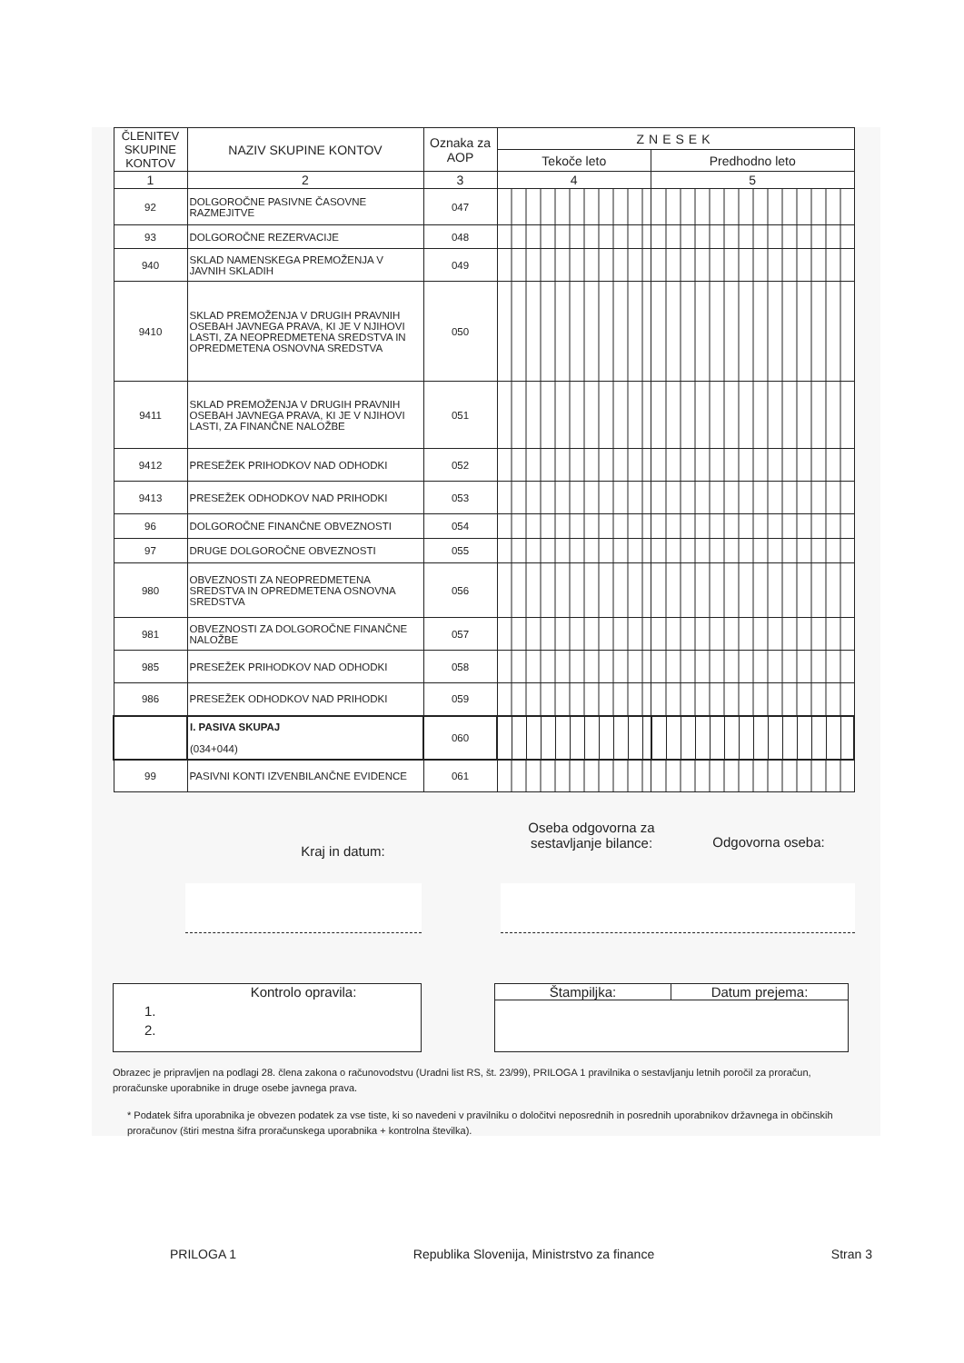| ČLENITEV SKUPINE KONTOV | NAZIV SKUPINE KONTOV | Oznaka za AOP | ZNESEK | |
| --- | --- | --- | --- | --- |
| | | | Tekoče leto | Predhodno leto |
| 1 | 2 | 3 | 4 | 5 |
| 92 | DOLGOROČNE PASIVNE ČASOVNE RAZMEJITVE | 047 | | |
| 93 | DOLGOROČNE REZERVACIJE | 048 | | |
| 940 | SKLAD NAMENSKEGA PREMOŽENJA V JAVNIH SKLADIH | 049 | | |
| 9410 | SKLAD PREMOŽENJA V DRUGIH PRAVNIH OSEBAH JAVNEGA PRAVA, KI JE V NJIHOVI LASTI, ZA NEOPREDMETENA SREDSTVA IN OPREDMETENA OSNOVNA SREDSTVA | 050 | | |
| 9411 | SKLAD PREMOŽENJA V DRUGIH PRAVNIH OSEBAH JAVNEGA PRAVA, KI JE V NJIHOVI LASTI, ZA FINANČNE NALOŽBE | 051 | | |
| 9412 | PRESEŽEK PRIHODKOV NAD ODHODKI | 052 | | |
| 9413 | PRESEŽEK ODHODKOV NAD PRIHODKI | 053 | | |
| 96 | DOLGOROČNE FINANČNE OBVEZNOSTI | 054 | | |
| 97 | DRUGE DOLGOROČNE OBVEZNOSTI | 055 | | |
| 980 | OBVEZNOSTI ZA NEOPREDMETENA SREDSTVA IN OPREDMETENA OSNOVNA SREDSTVA | 056 | | |
| 981 | OBVEZNOSTI ZA DOLGOROČNE FINANČNE NALOŽBE | 057 | | |
| 985 | PRESEŽEK PRIHODKOV NAD ODHODKI | 058 | | |
| 986 | PRESEŽEK ODHODKOV NAD PRIHODKI | 059 | | |
| | I. PASIVA SKUPAJ (034+044) | 060 | | |
| 99 | PASIVNI KONTI IZVENBILANČNE EVIDENCE | 061 | | |
Kraj in datum:
Oseba odgovorna za sestavljanje bilance:
Odgovorna oseba:
Kontrolo opravila:
1.
2.
Štampiljka: Datum prejema:
Obrazec je pripravljen na podlagi 28. člena zakona o računovodstvu (Uradni list RS, št. 23/99), PRILOGA 1 pravilnika o sestavljanju letnih poročil za proračun, proračunske uporabnike in druge osebe javnega prava.
* Podatek šifra uporabnika je obvezen podatek za vse tiste, ki so navedeni v pravilniku o določitvi neposrednih in posrednih uporabnikov državnega in občinskih proračunov (štiri mestna šifra proračunskega uporabnika + kontrolna številka).
PRILOGA 1 Republika Slovenija, Ministrstvo za finance Stran 3